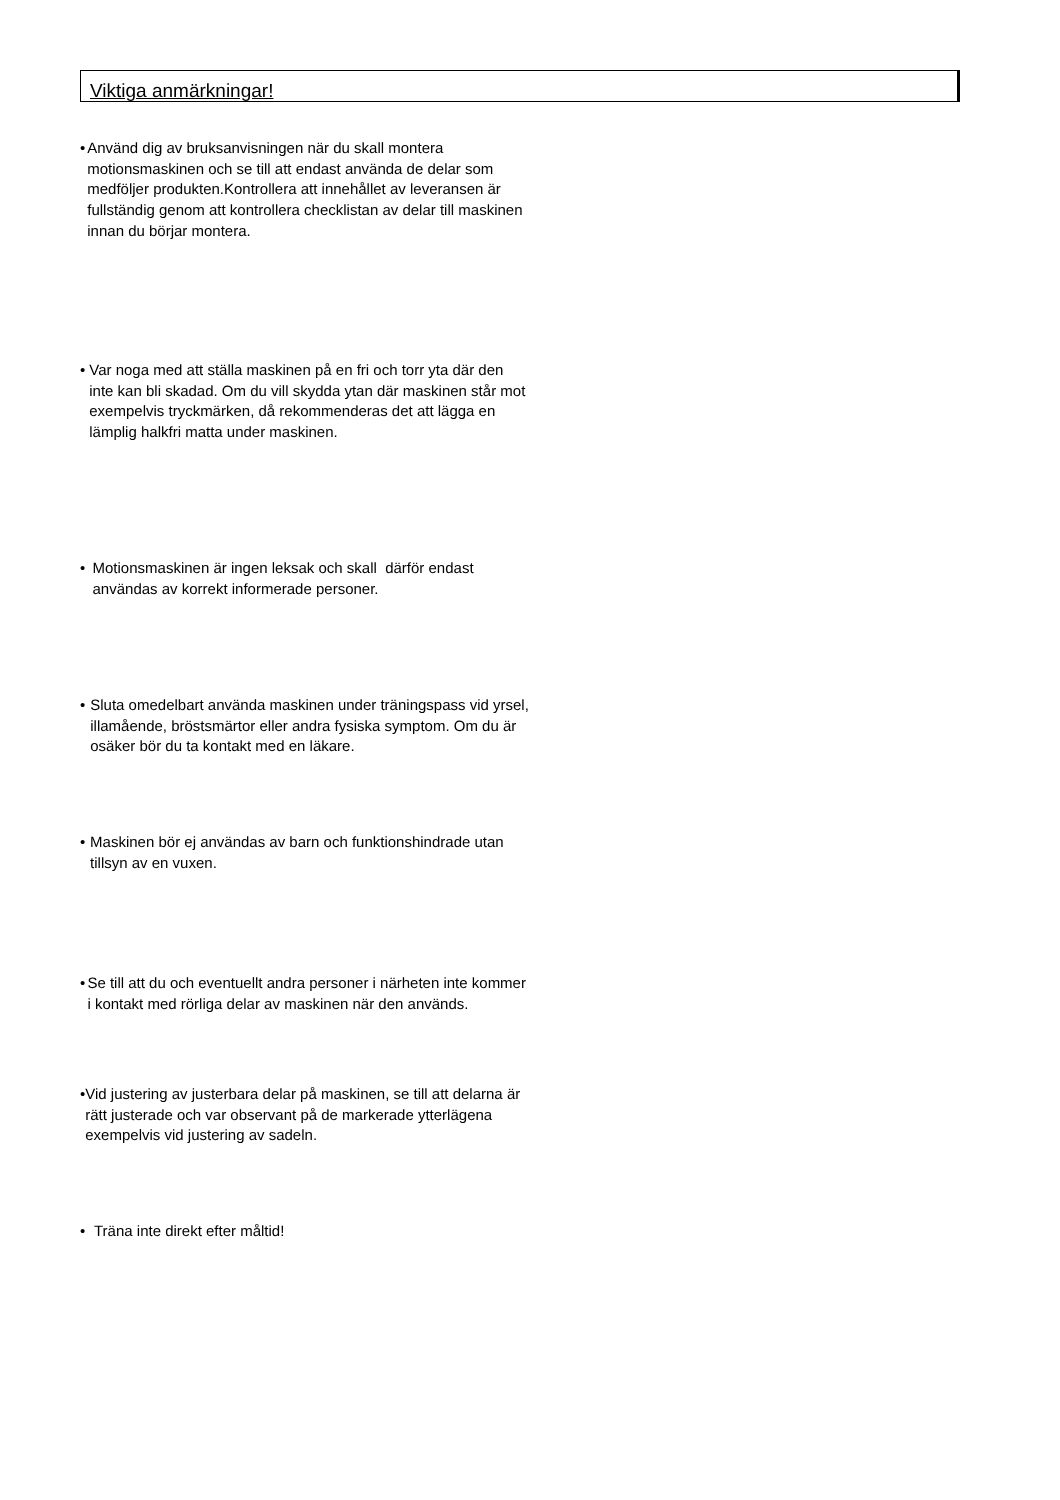Viktiga anmärkningar!
• Använd dig av bruksanvisningen när du skall montera motionsmaskinen och se till att endast använda de delar som medföljer produkten.Kontrollera att innehållet av leveransen är fullständig genom att kontrollera checklistan av delar till maskinen innan du börjar montera.
• Var noga med att ställa maskinen på en fri och torr yta där den inte kan bli skadad. Om du vill skydda ytan där maskinen står mot exempelvis tryckmärken, då rekommenderas det att lägga en lämplig halkfri matta under maskinen.
• Motionsmaskinen är ingen leksak och skall därför endast användas av korrekt informerade personer.
• Sluta omedelbart använda maskinen under träningspass vid yrsel, illamående, bröstsmärtor eller andra fysiska symptom. Om du är osäker bör du ta kontakt med en läkare.
• Maskinen bör ej användas av barn och funktionshindrade utan tillsyn av en vuxen.
• Se till att du och eventuellt andra personer i närheten inte kommer i kontakt med rörliga delar av maskinen när den används.
• Vid justering av justerbara delar på maskinen, se till att delarna är rätt justerade och var observant på de markerade ytterlägena exempelvis vid justering av sadeln.
• Träna inte direkt efter måltid!